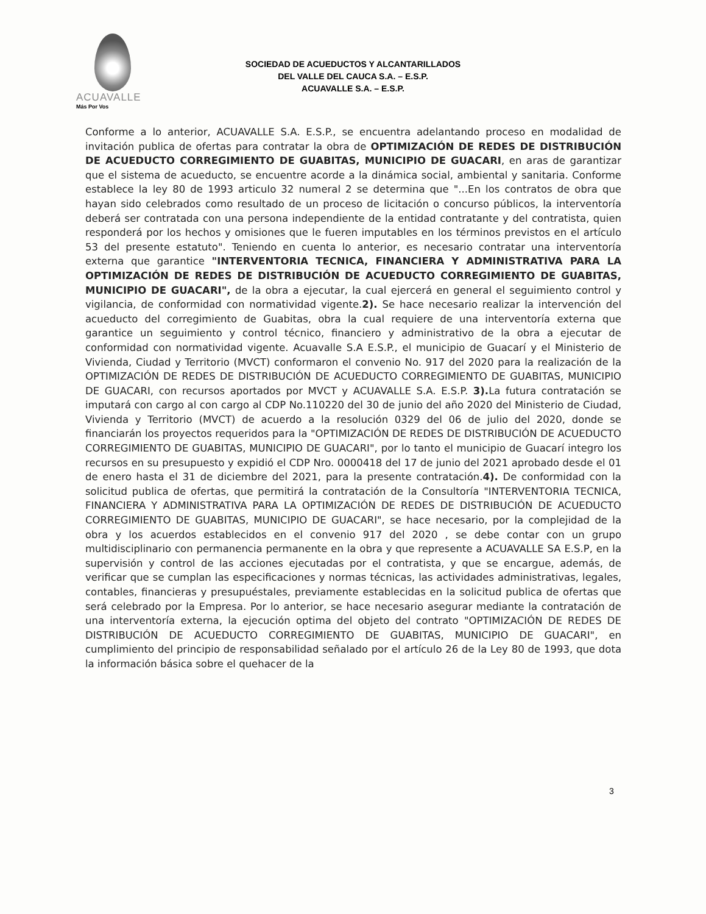ACUAVALLE
Más Por Vos
SOCIEDAD DE ACUEDUCTOS Y ALCANTARILLADOS
DEL VALLE DEL CAUCA S.A. – E.S.P.
ACUAVALLE S.A. – E.S.P.
Conforme a lo anterior, ACUAVALLE S.A. E.S.P., se encuentra adelantando proceso en modalidad de invitación publica de ofertas para contratar la obra de OPTIMIZACIÓN DE REDES DE DISTRIBUCIÓN DE ACUEDUCTO CORREGIMIENTO DE GUABITAS, MUNICIPIO DE GUACARI, en aras de garantizar que el sistema de acueducto, se encuentre acorde a la dinámica social, ambiental y sanitaria. Conforme establece la ley 80 de 1993 articulo 32 numeral 2 se determina que "...En los contratos de obra que hayan sido celebrados como resultado de un proceso de licitación o concurso públicos, la interventoría deberá ser contratada con una persona independiente de la entidad contratante y del contratista, quien responderá por los hechos y omisiones que le fueren imputables en los términos previstos en el artículo 53 del presente estatuto". Teniendo en cuenta lo anterior, es necesario contratar una interventoría externa que garantice "INTERVENTORIA TECNICA, FINANCIERA Y ADMINISTRATIVA PARA LA OPTIMIZACIÓN DE REDES DE DISTRIBUCIÓN DE ACUEDUCTO CORREGIMIENTO DE GUABITAS, MUNICIPIO DE GUACARI", de la obra a ejecutar, la cual ejercerá en general el seguimiento control y vigilancia, de conformidad con normatividad vigente.2). Se hace necesario realizar la intervención del acueducto del corregimiento de Guabitas, obra la cual requiere de una interventoría externa que garantice un seguimiento y control técnico, financiero y administrativo de la obra a ejecutar de conformidad con normatividad vigente. Acuavalle S.A E.S.P., el municipio de Guacarí y el Ministerio de Vivienda, Ciudad y Territorio (MVCT) conformaron el convenio No. 917 del 2020 para la realización de la OPTIMIZACIÓN DE REDES DE DISTRIBUCIÓN DE ACUEDUCTO CORREGIMIENTO DE GUABITAS, MUNICIPIO DE GUACARI, con recursos aportados por MVCT y ACUAVALLE S.A. E.S.P. 3). La futura contratación se imputará con cargo al con cargo al CDP No.110220 del 30 de junio del año 2020 del Ministerio de Ciudad, Vivienda y Territorio (MVCT) de acuerdo a la resolución 0329 del 06 de julio del 2020, donde se financiarán los proyectos requeridos para la "OPTIMIZACIÓN DE REDES DE DISTRIBUCIÓN DE ACUEDUCTO CORREGIMIENTO DE GUABITAS, MUNICIPIO DE GUACARI", por lo tanto el municipio de Guacarí integro los recursos en su presupuesto y expidió el CDP Nro. 0000418 del 17 de junio del 2021 aprobado desde el 01 de enero hasta el 31 de diciembre del 2021, para la presente contratación.4). De conformidad con la solicitud publica de ofertas, que permitirá la contratación de la Consultoría "INTERVENTORIA TECNICA, FINANCIERA Y ADMINISTRATIVA PARA LA OPTIMIZACIÓN DE REDES DE DISTRIBUCIÓN DE ACUEDUCTO CORREGIMIENTO DE GUABITAS, MUNICIPIO DE GUACARI", se hace necesario, por la complejidad de la obra y los acuerdos establecidos en el convenio 917 del 2020 , se debe contar con un grupo multidisciplinario con permanencia permanente en la obra y que represente a ACUAVALLE SA E.S.P, en la supervisión y control de las acciones ejecutadas por el contratista, y que se encargue, además, de verificar que se cumplan las especificaciones y normas técnicas, las actividades administrativas, legales, contables, financieras y presupuéstales, previamente establecidas en la solicitud publica de ofertas que será celebrado por la Empresa. Por lo anterior, se hace necesario asegurar mediante la contratación de una interventoría externa, la ejecución optima del objeto del contrato "OPTIMIZACIÓN DE REDES DE DISTRIBUCIÓN DE ACUEDUCTO CORREGIMIENTO DE GUABITAS, MUNICIPIO DE GUACARI", en cumplimiento del principio de responsabilidad señalado por el artículo 26 de la Ley 80 de 1993, que dota la información básica sobre el quehacer de la
3